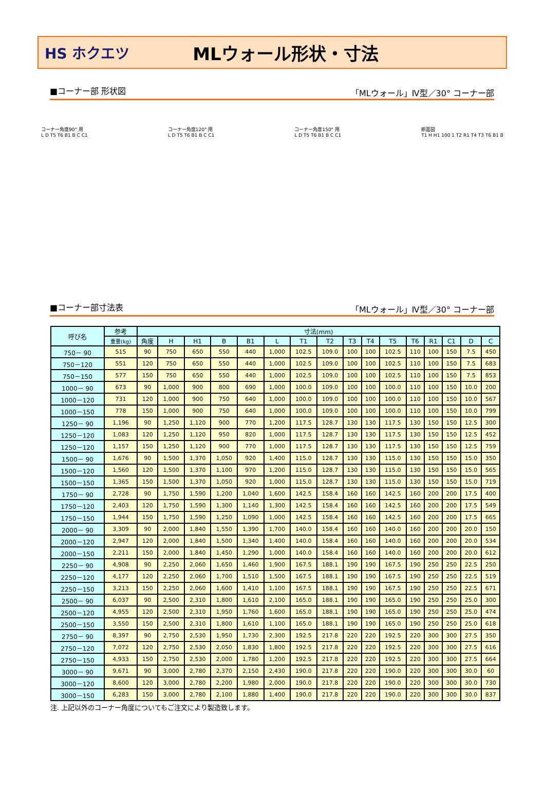HS ホクエツ
MLウォール形状・寸法
■コーナー部 形状図 「MLウォール」Ⅳ型／30° コーナー部
コーナー角度90° 用
L D T5 T6 B1 B C C1
コーナー角度120° 用
L D T5 T6 B1 B C C1
コーナー角度150° 用
L D T5 T6 B1 B C C1
断面図
T1 H H1 100 1 T2 R1 T4 T3 T6 B1 B
■コーナー部寸法表 「MLウォール」Ⅳ型／30° コーナー部
| 呼び名 | 参考 | 寸法(mm) | | | | | | | | | | | | | | | |
| --- | --- | --- | --- | --- | --- | --- | --- | --- | --- | --- | --- | --- | --- | --- | --- | --- | --- |
| | 重量(kg) | 角度 | H | H1 | B | B1 | L | T1 | T2 | T3 | T4 | T5 | T6 | R1 | C1 | D | C |
| 750－ 90 | 515 | 90 | 750 | 650 | 550 | 440 | 1,000 | 102.5 | 109.0 | 100 | 100 | 102.5 | 110 | 100 | 150 | 7.5 | 450 |
| 750－120 | 551 | 120 | 750 | 650 | 550 | 440 | 1,000 | 102.5 | 109.0 | 100 | 100 | 102.5 | 110 | 100 | 150 | 7.5 | 683 |
| 750－150 | 577 | 150 | 750 | 650 | 550 | 440 | 1,000 | 102.5 | 109.0 | 100 | 100 | 102.5 | 110 | 100 | 150 | 7.5 | 853 |
| 1000－ 90 | 673 | 90 | 1,000 | 900 | 800 | 690 | 1,000 | 100.0 | 109.0 | 100 | 100 | 100.0 | 110 | 100 | 150 | 10.0 | 200 |
| 1000－120 | 731 | 120 | 1,000 | 900 | 750 | 640 | 1,000 | 100.0 | 109.0 | 100 | 100 | 100.0 | 110 | 100 | 150 | 10.0 | 567 |
| 1000－150 | 778 | 150 | 1,000 | 900 | 750 | 640 | 1,000 | 100.0 | 109.0 | 100 | 100 | 100.0 | 110 | 100 | 150 | 10.0 | 799 |
| 1250－ 90 | 1,196 | 90 | 1,250 | 1,120 | 900 | 770 | 1,200 | 117.5 | 128.7 | 130 | 130 | 117.5 | 130 | 150 | 150 | 12.5 | 300 |
| 1250－120 | 1,083 | 120 | 1,250 | 1,120 | 950 | 820 | 1,000 | 117.5 | 128.7 | 130 | 130 | 117.5 | 130 | 150 | 150 | 12.5 | 452 |
| 1250－120 | 1,157 | 150 | 1,250 | 1,120 | 900 | 770 | 1,000 | 117.5 | 128.7 | 130 | 130 | 117.5 | 130 | 150 | 150 | 12.5 | 759 |
| 1500－ 90 | 1,676 | 90 | 1,500 | 1,370 | 1,050 | 920 | 1,400 | 115.0 | 128.7 | 130 | 130 | 115.0 | 130 | 150 | 150 | 15.0 | 350 |
| 1500－120 | 1,560 | 120 | 1,500 | 1,370 | 1,100 | 970 | 1,200 | 115.0 | 128.7 | 130 | 130 | 115.0 | 130 | 150 | 150 | 15.0 | 565 |
| 1500－150 | 1,365 | 150 | 1,500 | 1,370 | 1,050 | 920 | 1,000 | 115.0 | 128.7 | 130 | 130 | 115.0 | 130 | 150 | 150 | 15.0 | 719 |
| 1750－ 90 | 2,728 | 90 | 1,750 | 1,590 | 1,200 | 1,040 | 1,600 | 142.5 | 158.4 | 160 | 160 | 142.5 | 160 | 200 | 200 | 17.5 | 400 |
| 1750－120 | 2,403 | 120 | 1,750 | 1,590 | 1,300 | 1,140 | 1,300 | 142.5 | 158.4 | 160 | 160 | 142.5 | 160 | 200 | 200 | 17.5 | 549 |
| 1750－150 | 1,944 | 150 | 1,750 | 1,590 | 1,250 | 1,090 | 1,000 | 142.5 | 158.4 | 160 | 160 | 142.5 | 160 | 200 | 200 | 17.5 | 665 |
| 2000－ 90 | 3,309 | 90 | 2,000 | 1,840 | 1,550 | 1,390 | 1,700 | 140.0 | 158.4 | 160 | 160 | 140.0 | 160 | 200 | 200 | 20.0 | 150 |
| 2000－120 | 2,947 | 120 | 2,000 | 1,840 | 1,500 | 1,340 | 1,400 | 140.0 | 158.4 | 160 | 160 | 140.0 | 160 | 200 | 200 | 20.0 | 534 |
| 2000－150 | 2,211 | 150 | 2,000 | 1,840 | 1,450 | 1,290 | 1,000 | 140.0 | 158.4 | 160 | 160 | 140.0 | 160 | 200 | 200 | 20.0 | 612 |
| 2250－ 90 | 4,908 | 90 | 2,250 | 2,060 | 1,650 | 1,460 | 1,900 | 167.5 | 188.1 | 190 | 190 | 167.5 | 190 | 250 | 250 | 22.5 | 250 |
| 2250－120 | 4,177 | 120 | 2,250 | 2,060 | 1,700 | 1,510 | 1,500 | 167.5 | 188.1 | 190 | 190 | 167.5 | 190 | 250 | 250 | 22.5 | 519 |
| 2250－150 | 3,213 | 150 | 2,250 | 2,060 | 1,600 | 1,410 | 1,100 | 167.5 | 188.1 | 190 | 190 | 167.5 | 190 | 250 | 250 | 22.5 | 671 |
| 2500－ 90 | 6,037 | 90 | 2,500 | 2,310 | 1,800 | 1,610 | 2,100 | 165.0 | 188.1 | 190 | 190 | 165.0 | 190 | 250 | 250 | 25.0 | 300 |
| 2500－120 | 4,955 | 120 | 2,500 | 2,310 | 1,950 | 1,760 | 1,600 | 165.0 | 188.1 | 190 | 190 | 165.0 | 190 | 250 | 250 | 25.0 | 474 |
| 2500－150 | 3,550 | 150 | 2,500 | 2,310 | 1,800 | 1,610 | 1,100 | 165.0 | 188.1 | 190 | 190 | 165.0 | 190 | 250 | 250 | 25.0 | 618 |
| 2750－ 90 | 8,397 | 90 | 2,750 | 2,530 | 1,950 | 1,730 | 2,300 | 192.5 | 217.8 | 220 | 220 | 192.5 | 220 | 300 | 300 | 27.5 | 350 |
| 2750－120 | 7,072 | 120 | 2,750 | 2,530 | 2,050 | 1,830 | 1,800 | 192.5 | 217.8 | 220 | 220 | 192.5 | 220 | 300 | 300 | 27.5 | 616 |
| 2750－150 | 4,933 | 150 | 2,750 | 2,530 | 2,000 | 1,780 | 1,200 | 192.5 | 217.8 | 220 | 220 | 192.5 | 220 | 300 | 300 | 27.5 | 664 |
| 3000－ 90 | 9,671 | 90 | 3,000 | 2,780 | 2,370 | 2,150 | 2,430 | 190.0 | 217.8 | 220 | 220 | 190.0 | 220 | 300 | 300 | 30.0 | 60 |
| 3000－120 | 8,600 | 120 | 3,000 | 2,780 | 2,200 | 1,980 | 2,000 | 190.0 | 217.8 | 220 | 220 | 190.0 | 220 | 300 | 300 | 30.0 | 730 |
| 3000－150 | 6,283 | 150 | 3,000 | 2,780 | 2,100 | 1,880 | 1,400 | 190.0 | 217.8 | 220 | 220 | 190.0 | 220 | 300 | 300 | 30.0 | 837 |
注. 上記以外のコーナー角度についてもご注文により製造致します。